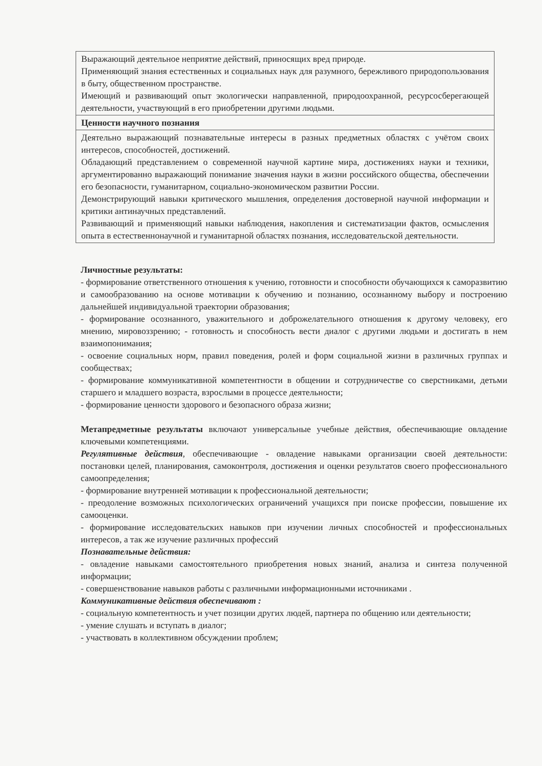| Выражающий деятельное неприятие действий, приносящих вред природе. Применяющий знания естественных и социальных наук для разумного, бережливого природопользования в быту, общественном пространстве. Имеющий и развивающий опыт экологически направленной, природоохранной, ресурсосберегающей деятельности, участвующий в его приобретении другими людьми. |
| Ценности научного познания |
| Деятельно выражающий познавательные интересы в разных предметных областях с учётом своих интересов, способностей, достижений. Обладающий представлением о современной научной картине мира, достижениях науки и техники, аргументированно выражающий понимание значения науки в жизни российского общества, обеспечении его безопасности, гуманитарном, социально-экономическом развитии России. Демонстрирующий навыки критического мышления, определения достоверной научной информации и критики антинаучных представлений. Развивающий и применяющий навыки наблюдения, накопления и систематизации фактов, осмысления опыта в естественнонаучной и гуманитарной областях познания, исследовательской деятельности. |
Личностные результаты:
- формирование ответственного отношения к учению, готовности и способности обучающихся к саморазвитию и самообразованию на основе мотивации к обучению и познанию, осознанному выбору и построению дальнейшей индивидуальной траектории образования;
- формирование осознанного, уважительного и доброжелательного отношения к другому человеку, его мнению, мировоззрению; - готовность и способность вести диалог с другими людьми и достигать в нем взаимопонимания;
- освоение социальных норм, правил поведения, ролей и форм социальной жизни в различных группах и сообществах;
- формирование коммуникативной компетентности в общении и сотрудничестве со сверстниками, детьми старшего и младшего возраста, взрослыми в процессе деятельности;
- формирование ценности здорового и безопасного образа жизни;
Метапредметные результаты включают универсальные учебные действия, обеспечивающие овладение ключевыми компетенциями.
Регулятивные действия, обеспечивающие - овладение навыками организации своей деятельности: постановки целей, планирования, самоконтроля, достижения и оценки результатов своего профессионального самоопределения;
- формирование внутренней мотивации к профессиональной деятельности;
- преодоление возможных психологических ограничений учащихся при поиске профессии, повышение их самооценки.
- формирование исследовательских навыков при изучении личных способностей и профессиональных интересов, а так же изучение различных профессий
Познавательные действия:
- овладение навыками самостоятельного приобретения новых знаний, анализа и синтеза полученной информации;
- совершенствование навыков работы с различными информационными источниками .
Коммуникативные действия обеспечивают :
- социальную компетентность и учет позиции других людей, партнера по общению или деятельности;
- умение слушать и вступать в диалог;
- участвовать в коллективном обсуждении проблем;